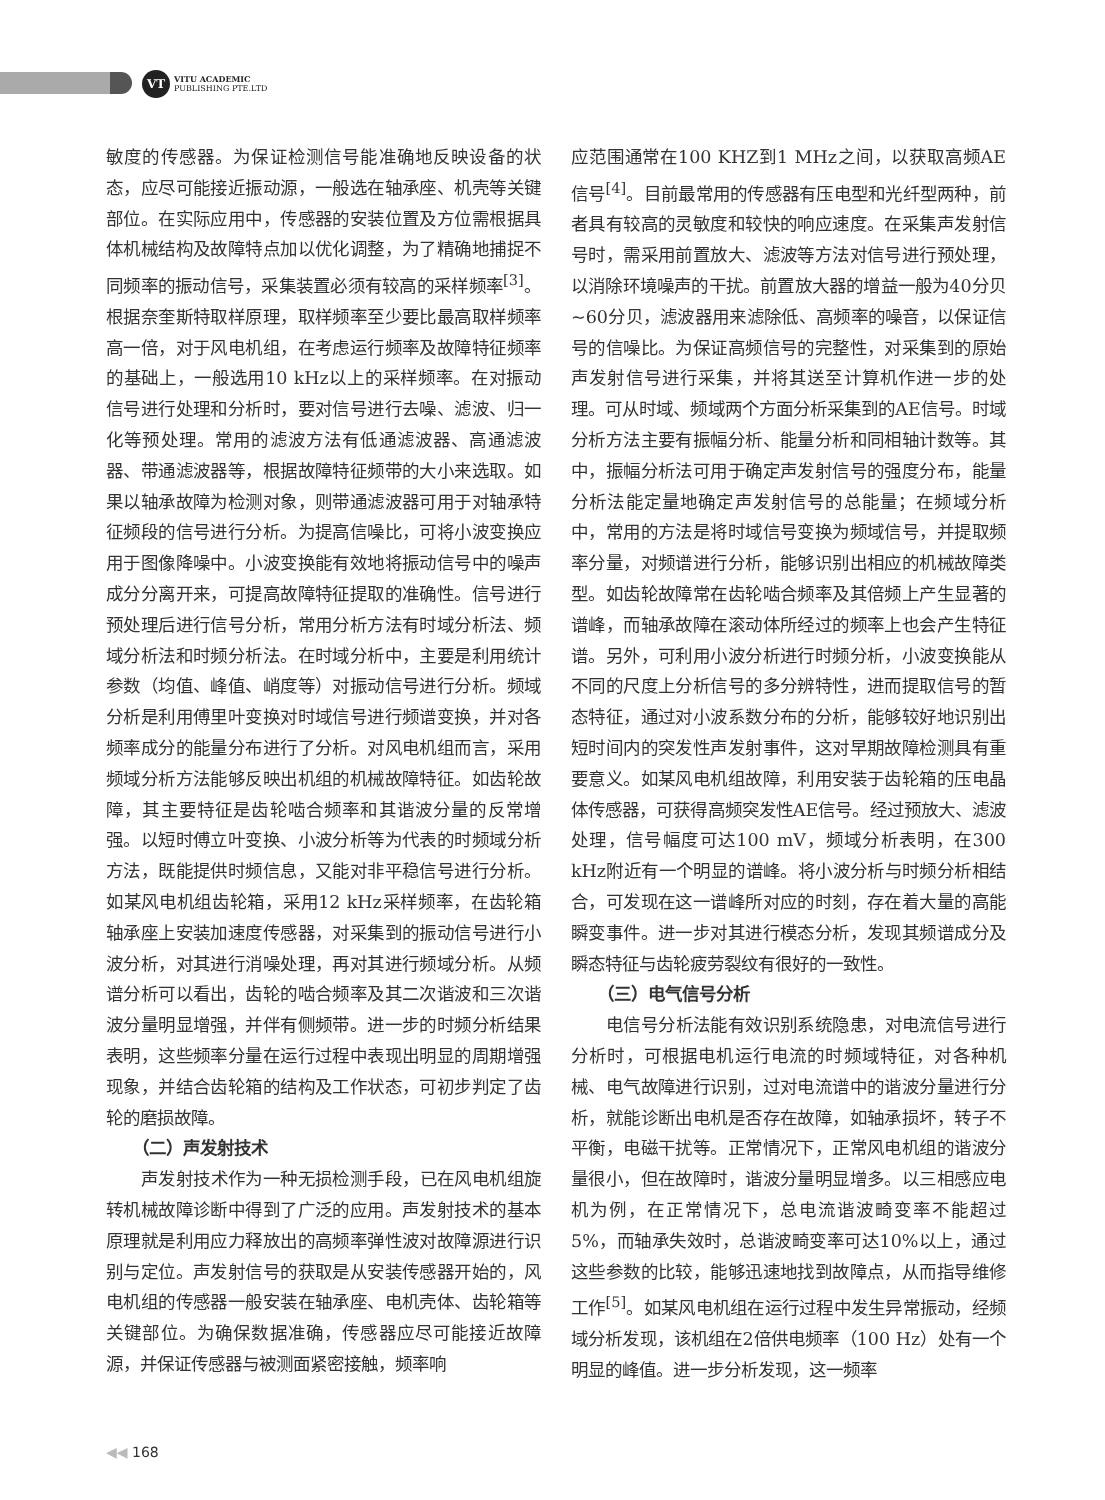VT
VITU ACADEMIC
PUBLISHING PTE.LTD
敏度的传感器。为保证检测信号能准确地反映设备的状态，应尽可能接近振动源，一般选在轴承座、机壳等关键部位。在实际应用中，传感器的安装位置及方位需根据具体机械结构及故障特点加以优化调整，为了精确地捕捉不同频率的振动信号，采集装置必须有较高的采样频率<sup>[3]</sup>。根据奈奎斯特取样原理，取样频率至少要比最高取样频率高一倍，对于风电机组，在考虑运行频率及故障特征频率的基础上，一般选用10 kHz以上的采样频率。在对振动信号进行处理和分析时，要对信号进行去噪、滤波、归一化等预处理。常用的滤波方法有低通滤波器、高通滤波器、带通滤波器等，根据故障特征频带的大小来选取。如果以轴承故障为检测对象，则带通滤波器可用于对轴承特征频段的信号进行分析。为提高信噪比，可将小波变换应用于图像降噪中。小波变换能有效地将振动信号中的噪声成分分离开来，可提高故障特征提取的准确性。信号进行预处理后进行信号分析，常用分析方法有时域分析法、频域分析法和时频分析法。在时域分析中，主要是利用统计参数（均值、峰值、峭度等）对振动信号进行分析。频域分析是利用傅里叶变换对时域信号进行频谱变换，并对各频率成分的能量分布进行了分析。对风电机组而言，采用频域分析方法能够反映出机组的机械故障特征。如齿轮故障，其主要特征是齿轮啮合频率和其谐波分量的反常增强。以短时傅立叶变换、小波分析等为代表的时频域分析方法，既能提供时频信息，又能对非平稳信号进行分析。如某风电机组齿轮箱，采用12 kHz采样频率，在齿轮箱轴承座上安装加速度传感器，对采集到的振动信号进行小波分析，对其进行消噪处理，再对其进行频域分析。从频谱分析可以看出，齿轮的啮合频率及其二次谐波和三次谐波分量明显增强，并伴有侧频带。进一步的时频分析结果表明，这些频率分量在运行过程中表现出明显的周期增强现象，并结合齿轮箱的结构及工作状态，可初步判定了齿轮的磨损故障。
（二）声发射技术
声发射技术作为一种无损检测手段，已在风电机组旋转机械故障诊断中得到了广泛的应用。声发射技术的基本原理就是利用应力释放出的高频率弹性波对故障源进行识别与定位。声发射信号的获取是从安装传感器开始的，风电机组的传感器一般安装在轴承座、电机壳体、齿轮箱等关键部位。为确保数据准确，传感器应尽可能接近故障源，并保证传感器与被测面紧密接触，频率响
应范围通常在100 KHZ到1 MHz之间，以获取高频AE信号<sup>[4]</sup>。目前最常用的传感器有压电型和光纤型两种，前者具有较高的灵敏度和较快的响应速度。在采集声发射信号时，需采用前置放大、滤波等方法对信号进行预处理，以消除环境噪声的干扰。前置放大器的增益一般为40分贝~60分贝，滤波器用来滤除低、高频率的噪音，以保证信号的信噪比。为保证高频信号的完整性，对采集到的原始声发射信号进行采集，并将其送至计算机作进一步的处理。可从时域、频域两个方面分析采集到的AE信号。时域分析方法主要有振幅分析、能量分析和同相轴计数等。其中，振幅分析法可用于确定声发射信号的强度分布，能量分析法能定量地确定声发射信号的总能量；在频域分析中，常用的方法是将时域信号变换为频域信号，并提取频率分量，对频谱进行分析，能够识别出相应的机械故障类型。如齿轮故障常在齿轮啮合频率及其倍频上产生显著的谱峰，而轴承故障在滚动体所经过的频率上也会产生特征谱。另外，可利用小波分析进行时频分析，小波变换能从不同的尺度上分析信号的多分辨特性，进而提取信号的暂态特征，通过对小波系数分布的分析，能够较好地识别出短时间内的突发性声发射事件，这对早期故障检测具有重要意义。如某风电机组故障，利用安装于齿轮箱的压电晶体传感器，可获得高频突发性AE信号。经过预放大、滤波处理，信号幅度可达100 mV，频域分析表明，在300 kHz附近有一个明显的谱峰。将小波分析与时频分析相结合，可发现在这一谱峰所对应的时刻，存在着大量的高能瞬变事件。进一步对其进行模态分析，发现其频谱成分及瞬态特征与齿轮疲劳裂纹有很好的一致性。
（三）电气信号分析
电信号分析法能有效识别系统隐患，对电流信号进行分析时，可根据电机运行电流的时频域特征，对各种机械、电气故障进行识别，过对电流谱中的谐波分量进行分析，就能诊断出电机是否存在故障，如轴承损坏，转子不平衡，电磁干扰等。正常情况下，正常风电机组的谐波分量很小，但在故障时，谐波分量明显增多。以三相感应电机为例，在正常情况下，总电流谐波畸变率不能超过5%，而轴承失效时，总谐波畸变率可达10%以上，通过这些参数的比较，能够迅速地找到故障点，从而指导维修工作<sup>[5]</sup>。如某风电机组在运行过程中发生异常振动，经频域分析发现，该机组在2倍供电频率（100 Hz）处有一个明显的峰值。进一步分析发现，这一频率
◀◀ 168